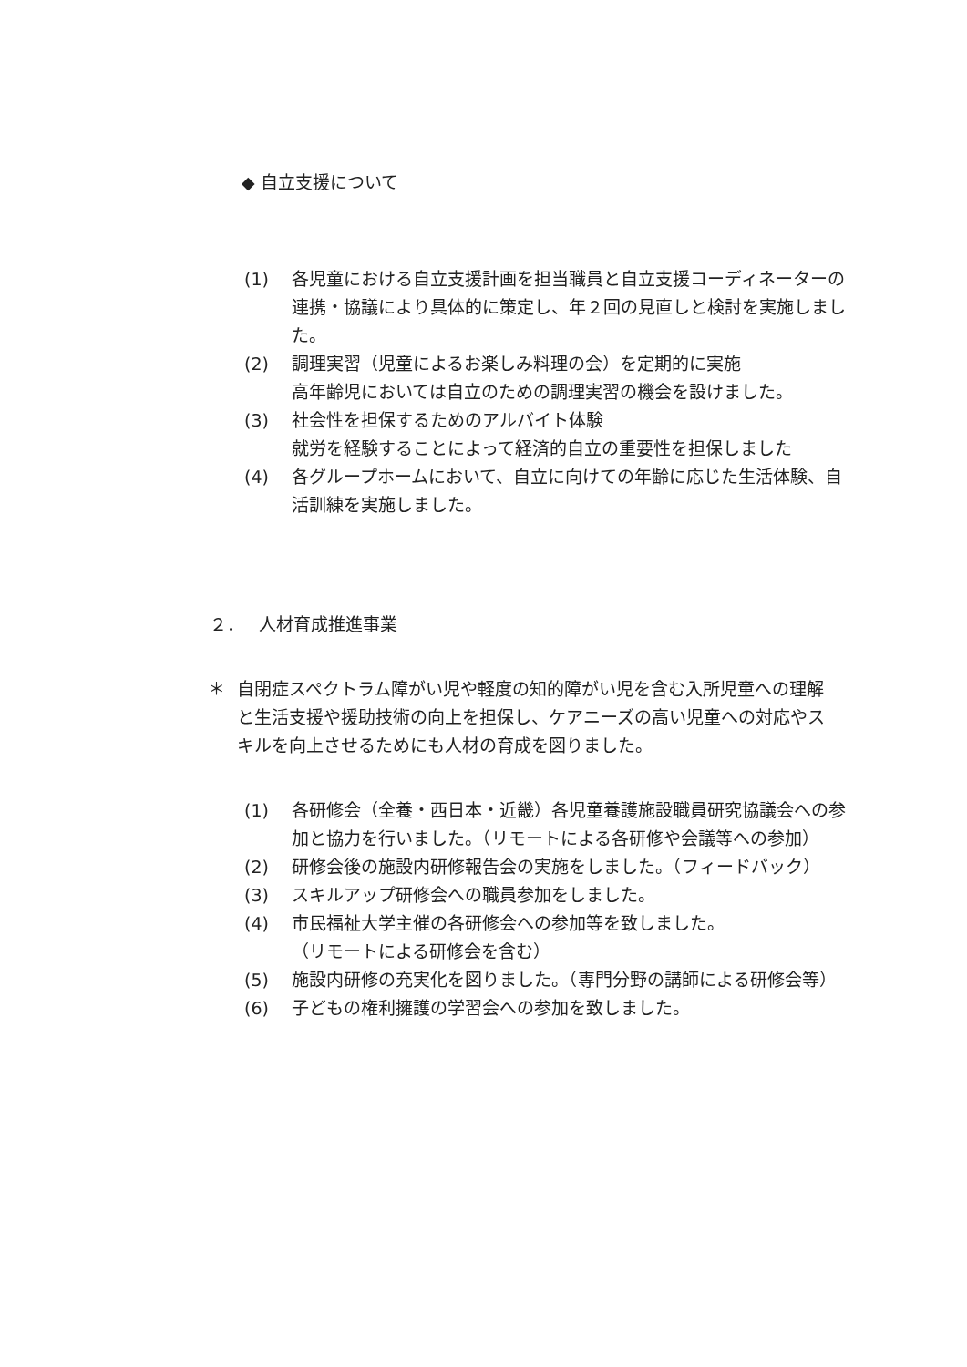◆ 自立支援について
(1) 各児童における自立支援計画を担当職員と自立支援コーディネーターの連携・協議により具体的に策定し、年２回の見直しと検討を実施しました。
(2) 調理実習（児童によるお楽しみ料理の会）を定期的に実施
高年齢児においては自立のための調理実習の機会を設けました。
(3) 社会性を担保するためのアルバイト体験
就労を経験することによって経済的自立の重要性を担保しました
(4) 各グループホームにおいて、自立に向けての年齢に応じた生活体験、自活訓練を実施しました。
２．　 人材育成推進事業
＊ 自閉症スペクトラム障がい児や軽度の知的障がい児を含む入所児童への理解と生活支援や援助技術の向上を担保し、ケアニーズの高い児童への対応やスキルを向上させるためにも人材の育成を図りました。
(1) 各研修会（全養・西日本・近畿）各児童養護施設職員研究協議会への参加と協力を行いました。（リモートによる各研修や会議等への参加）
(2) 研修会後の施設内研修報告会の実施をしました。（フィードバック）
(3) スキルアップ研修会への職員参加をしました。
(4) 市民福祉大学主催の各研修会への参加等を致しました。
（リモートによる研修会を含む）
(5) 施設内研修の充実化を図りました。（専門分野の講師による研修会等）
(6) 子どもの権利擁護の学習会への参加を致しました。